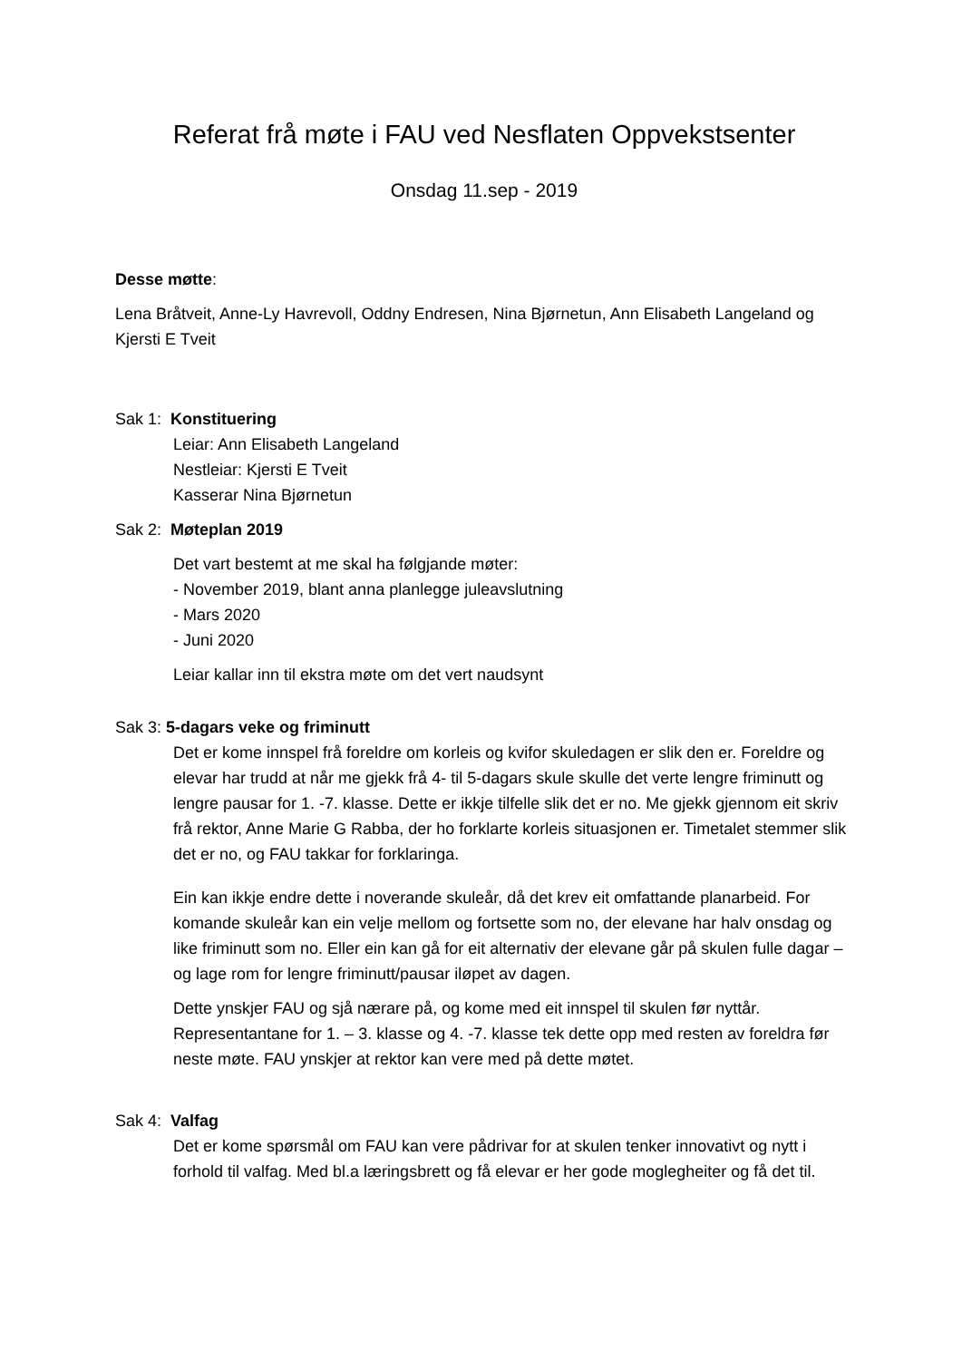Referat frå møte i FAU ved Nesflaten Oppvekstsenter
Onsdag 11.sep - 2019
Desse møtte:
Lena Bråtveit, Anne-Ly Havrevoll, Oddny Endresen, Nina Bjørnetun, Ann Elisabeth Langeland og Kjersti E Tveit
Sak 1: Konstituering
Leiar: Ann Elisabeth Langeland
Nestleiar: Kjersti E Tveit
Kasserar Nina Bjørnetun
Sak 2: Møteplan 2019
Det vart bestemt at me skal ha følgjande møter:
- November 2019, blant anna planlegge juleavslutning
- Mars 2020
- Juni 2020
Leiar kallar inn til ekstra møte om det vert naudsynt
Sak 3: 5-dagars veke og friminutt
Det er kome innspel frå foreldre om korleis og kvifor skuledagen er slik den er. Foreldre og elevar har trudd at når me gjekk frå 4- til 5-dagars skule skulle det verte lengre friminutt og lengre pausar for 1. -7. klasse. Dette er ikkje tilfelle slik det er no. Me gjekk gjennom eit skriv frå rektor, Anne Marie G Rabba, der ho forklarte korleis situasjonen er. Timetalet stemmer slik det er no, og FAU takkar for forklaringa.
Ein kan ikkje endre dette i noverande skuleår, då det krev eit omfattande planarbeid. For komande skuleår kan ein velje mellom og fortsette som no, der elevane har halv onsdag og like friminutt som no. Eller ein kan gå for eit alternativ der elevane går på skulen fulle dagar – og lage rom for lengre friminutt/pausar iløpet av dagen.
Dette ynskjer FAU og sjå nærare på, og kome med eit innspel til skulen før nyttår. Representantane for 1. – 3. klasse og 4. -7. klasse tek dette opp med resten av foreldra før neste møte. FAU ynskjer at rektor kan vere med på dette møtet.
Sak 4: Valfag
Det er kome spørsmål om FAU kan vere pådrivar for at skulen tenker innovativt og nytt i forhold til valfag. Med bl.a læringsbrett og få elevar er her gode moglegheiter og få det til.